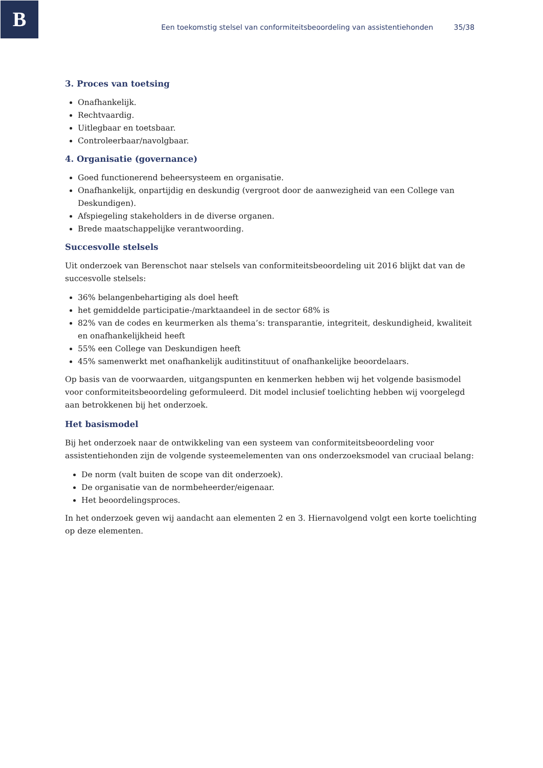B
Een toekomstig stelsel van conformiteitsbeoordeling van assistentiehonden 35/38
3. Proces van toetsing
Onafhankelijk.
Rechtvaardig.
Uitlegbaar en toetsbaar.
Controleerbaar/navolgbaar.
4. Organisatie (governance)
Goed functionerend beheersysteem en organisatie.
Onafhankelijk, onpartijdig en deskundig (vergroot door de aanwezigheid van een College van Deskundigen).
Afspiegeling stakeholders in de diverse organen.
Brede maatschappelijke verantwoording.
Succesvolle stelsels
Uit onderzoek van Berenschot naar stelsels van conformiteitsbeoordeling uit 2016 blijkt dat van de succesvolle stelsels:
36% belangenbehartiging als doel heeft
het gemiddelde participatie-/marktaandeel in de sector 68% is
82% van de codes en keurmerken als thema’s: transparantie, integriteit, deskundigheid, kwaliteit en onafhankelijkheid heeft
55% een College van Deskundigen heeft
45% samenwerkt met onafhankelijk auditinstituut of onafhankelijke beoordelaars.
Op basis van de voorwaarden, uitgangspunten en kenmerken hebben wij het volgende basismodel voor conformiteitsbeoordeling geformuleerd. Dit model inclusief toelichting hebben wij voorgelegd aan betrokkenen bij het onderzoek.
Het basismodel
Bij het onderzoek naar de ontwikkeling van een systeem van conformiteitsbeoordeling voor assistentiehonden zijn de volgende systeemelementen van ons onderzoeksmodel van cruciaal belang:
De norm (valt buiten de scope van dit onderzoek).
De organisatie van de normbeheerder/eigenaar.
Het beoordelingsproces.
In het onderzoek geven wij aandacht aan elementen 2 en 3. Hiernavolgend volgt een korte toelichting op deze elementen.